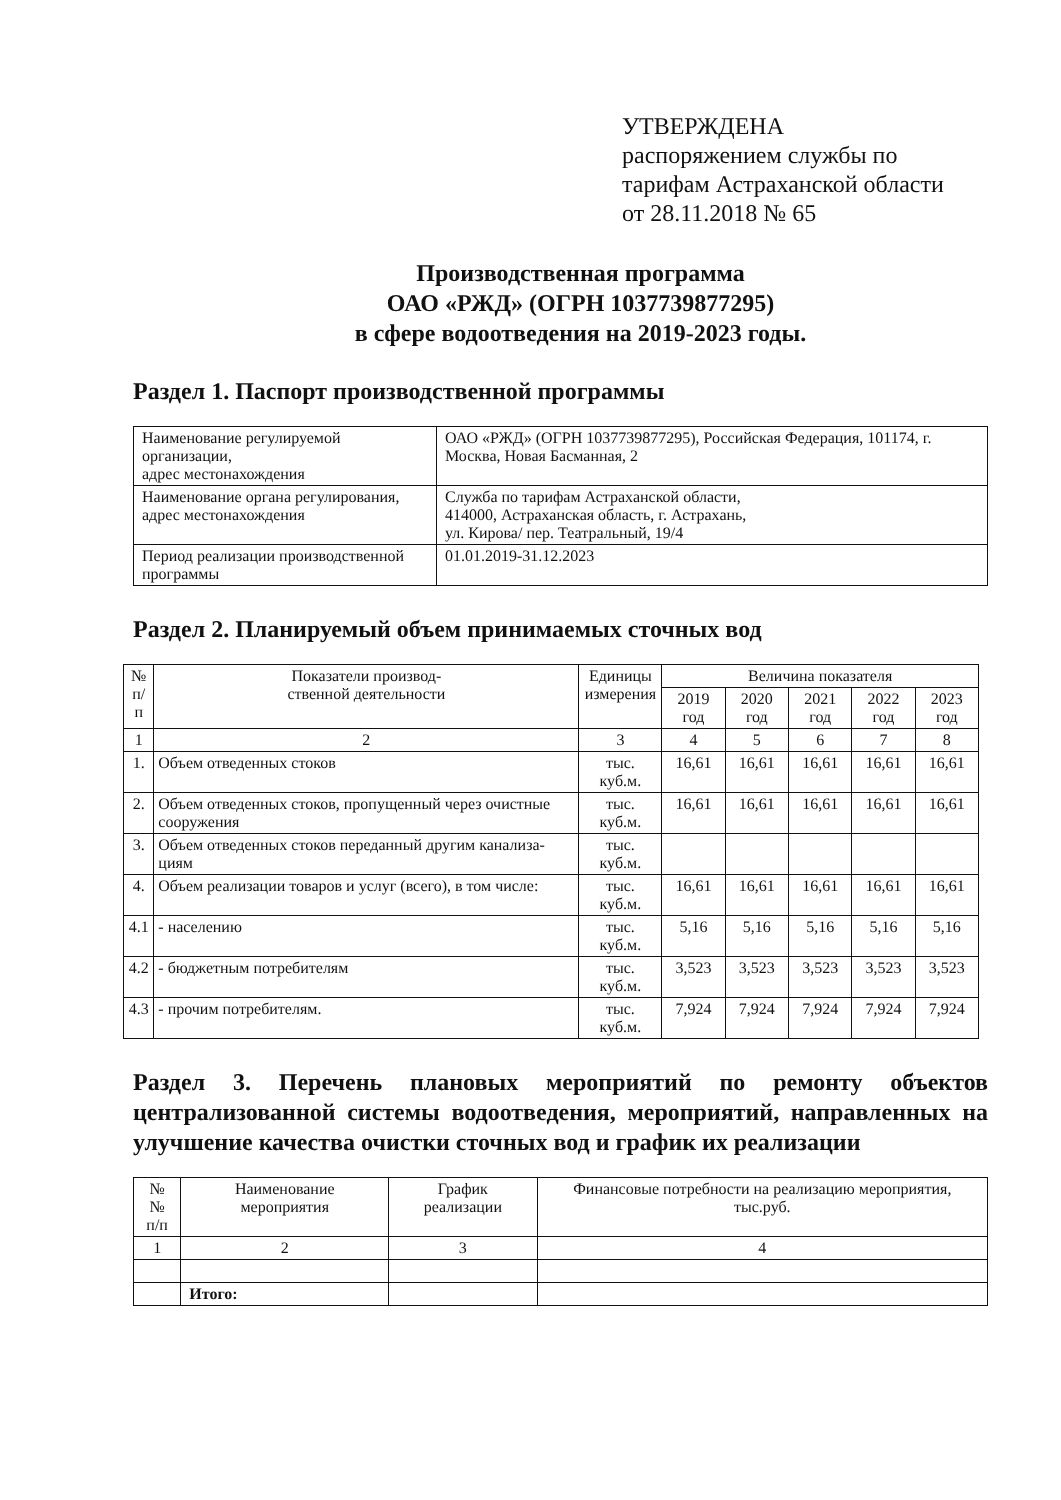УТВЕРЖДЕНА
распоряжением службы по
тарифам Астраханской области
от 28.11.2018 № 65
Производственная программа
ОАО «РЖД» (ОГРН 1037739877295)
в сфере водоотведения на 2019-2023 годы.
Раздел 1. Паспорт производственной программы
| Наименование регулируемой организации, адрес местонахождения | ОАО «РЖД» (ОГРН 1037739877295), Российская Федерация, 101174, г. Москва, Новая Басманная, 2 |
| Наименование органа регулирования, адрес местонахождения | Служба по тарифам Астраханской области, 414000, Астраханская область, г. Астрахань, ул. Кирова/ пер. Театральный, 19/4 |
| Период реализации производственной программы | 01.01.2019-31.12.2023 |
Раздел 2. Планируемый объем принимаемых сточных вод
| № п/п | Показатели производ- ственной деятельности | Единицы измерения | Величина показателя | | | | |
| --- | --- | --- | --- | --- | --- | --- | --- |
| | | | 2019 год | 2020 год | 2021 год | 2022 год | 2023 год |
| 1 | 2 | 3 | 4 | 5 | 6 | 7 | 8 |
| 1. | Объем отведенных стоков | тыс. куб.м. | 16,61 | 16,61 | 16,61 | 16,61 | 16,61 |
| 2. | Объем отведенных стоков, пропущенный через очистные сооружения | тыс. куб.м. | 16,61 | 16,61 | 16,61 | 16,61 | 16,61 |
| 3. | Объем отведенных стоков переданный другим канализа-циям | тыс. куб.м. | | | | | |
| 4. | Объем реализации товаров и услуг (всего), в том числе: | тыс. куб.м. | 16,61 | 16,61 | 16,61 | 16,61 | 16,61 |
| 4.1 | - населению | тыс. куб.м. | 5,16 | 5,16 | 5,16 | 5,16 | 5,16 |
| 4.2 | - бюджетным потребителям | тыс. куб.м. | 3,523 | 3,523 | 3,523 | 3,523 | 3,523 |
| 4.3 | - прочим потребителям. | тыс. куб.м. | 7,924 | 7,924 | 7,924 | 7,924 | 7,924 |
Раздел 3. Перечень плановых мероприятий по ремонту объектов централизованной системы водоотведения, мероприятий, направленных на улучшение качества очистки сточных вод и график их реализации
| №№ п/п | Наименование мероприятия | График реализации | Финансовые потребности на реализацию мероприятия, тыс.руб. |
| --- | --- | --- | --- |
| 1 | 2 | 3 | 4 |
| | Итого: | | |